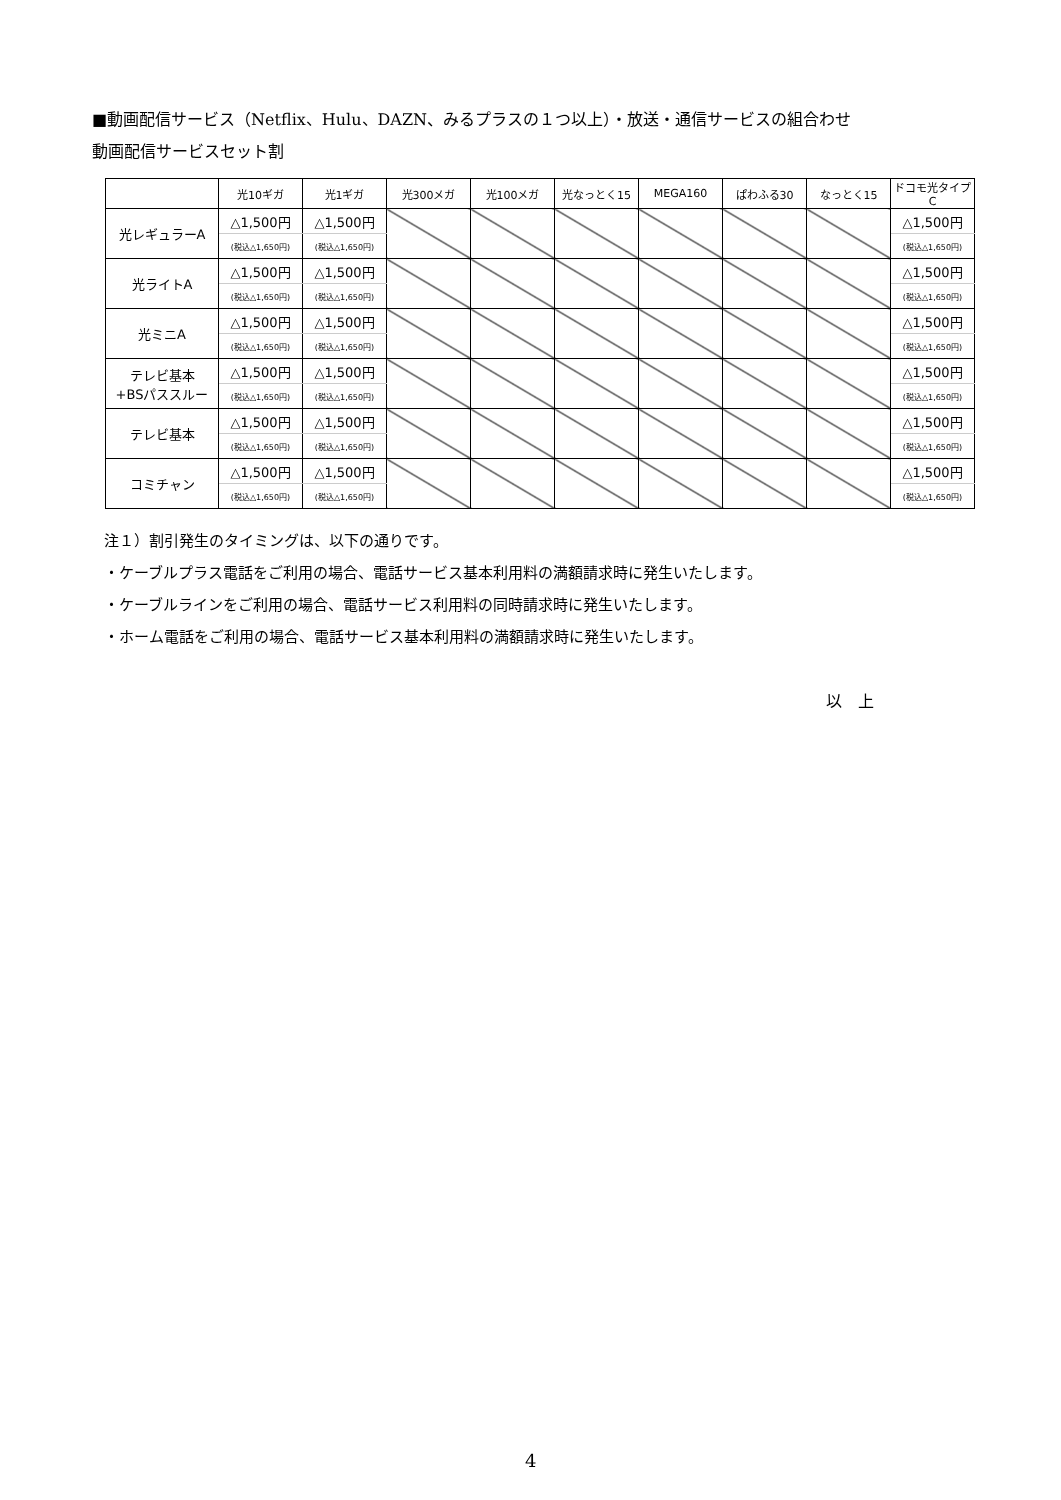■動画配信サービス（Netflix、Hulu、DAZN、みるプラスの１つ以上）・放送・通信サービスの組合わせ
動画配信サービスセット割
| | 光10ギガ | 光1ギガ | 光300メガ | 光100メガ | 光なっとく15 | MEGA160 | ぱわふる30 | なっとく15 | ドコモ光タイプC |
| --- | --- | --- | --- | --- | --- | --- | --- | --- | --- |
| 光レギュラーA | △1,500円 | △1,500円 | | | | | | | △1,500円 |
| | (税込△1,650円) | (税込△1,650円) | | | | | | | (税込△1,650円) |
| 光ライトA | △1,500円 | △1,500円 | | | | | | | △1,500円 |
| | (税込△1,650円) | (税込△1,650円) | | | | | | | (税込△1,650円) |
| 光ミニA | △1,500円 | △1,500円 | | | | | | | △1,500円 |
| | (税込△1,650円) | (税込△1,650円) | | | | | | | (税込△1,650円) |
| テレビ基本 +BSパススルー | △1,500円 | △1,500円 | | | | | | | △1,500円 |
| | (税込△1,650円) | (税込△1,650円) | | | | | | | (税込△1,650円) |
| テレビ基本 | △1,500円 | △1,500円 | | | | | | | △1,500円 |
| | (税込△1,650円) | (税込△1,650円) | | | | | | | (税込△1,650円) |
| コミチャン | △1,500円 | △1,500円 | | | | | | | △1,500円 |
| | (税込△1,650円) | (税込△1,650円) | | | | | | | (税込△1,650円) |
注１）割引発生のタイミングは、以下の通りです。
・ケーブルプラス電話をご利用の場合、電話サービス基本利用料の満額請求時に発生いたします。
・ケーブルラインをご利用の場合、電話サービス利用料の同時請求時に発生いたします。
・ホーム電話をご利用の場合、電話サービス基本利用料の満額請求時に発生いたします。
以　上
4